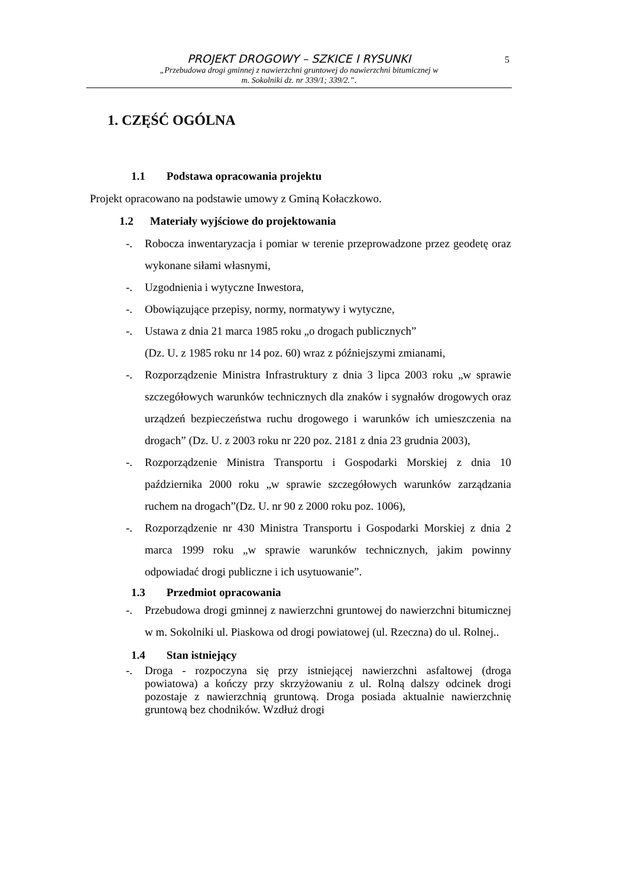PROJEKT DROGOWY – SZKICE I RYSUNKI
„Przebudowa drogi gminnej z nawierzchni gruntowej do nawierzchni bitumicznej w
m. Sokolniki dz. nr 339/1; 339/2.”.
5
1. CZĘŚĆ OGÓLNA
1.1 Podstawa opracowania projektu
Projekt opracowano na podstawie umowy z Gminą Kołaczkowo.
1.2 Materiały wyjściowe do projektowania
-. Robocza inwentaryzacja i pomiar w terenie przeprowadzone przez geodetę oraz wykonane siłami własnymi,
-. Uzgodnienia i wytyczne Inwestora,
-. Obowiązujące przepisy, normy, normatywy i wytyczne,
-. Ustawa z dnia 21 marca 1985 roku „o drogach publicznych”
(Dz. U. z 1985 roku nr 14 poz. 60) wraz z późniejszymi zmianami,
-. Rozporządzenie Ministra Infrastruktury z dnia 3 lipca 2003 roku „w sprawie szczegółowych warunków technicznych dla znaków i sygnałów drogowych oraz urządzeń bezpieczeństwa ruchu drogowego i warunków ich umieszczenia na drogach” (Dz. U. z 2003 roku nr 220 poz. 2181 z dnia 23 grudnia 2003),
-. Rozporządzenie Ministra Transportu i Gospodarki Morskiej z dnia 10 października 2000 roku „w sprawie szczegółowych warunków zarządzania ruchem na drogach”(Dz. U. nr 90 z 2000 roku poz. 1006),
-. Rozporządzenie nr 430 Ministra Transportu i Gospodarki Morskiej z dnia 2 marca 1999 roku „w sprawie warunków technicznych, jakim powinny odpowiadać drogi publiczne i ich usytuowanie”.
1.3 Przedmiot opracowania
-. Przebudowa drogi gminnej z nawierzchni gruntowej do nawierzchni bitumicznej w m. Sokolniki ul. Piaskowa od drogi powiatowej (ul. Rzeczna) do ul. Rolnej..
1.4 Stan istniejący
-. Droga - rozpoczyna się przy istniejącej nawierzchni asfaltowej (droga powiatowa) a kończy przy skrzyżowaniu z ul. Rolną dalszy odcinek drogi pozostaje z nawierzchnią gruntową. Droga posiada aktualnie nawierzchnię gruntową bez chodników. Wzdłuż drogi